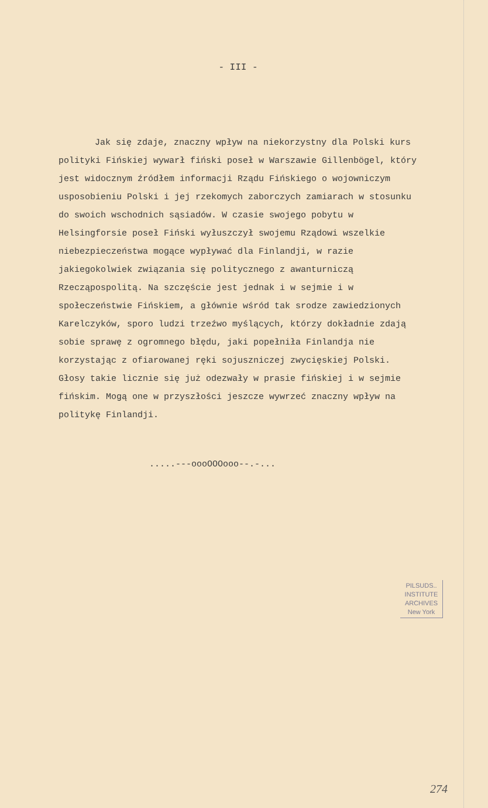- III -
Jak się zdaje, znaczny wpływ na niekorzystny dla Polski kurs polityki Fińskiej wywarł fiński poseł w Warszawie Gillenbögel, który jest widocznym źródłem informacji Rządu Fińskiego o wojowniczym usposobieniu Polski i jej rzekomych zaborczych zamiarach w stosunku do swoich wschodnich sąsiadów. W czasie swojego pobytu w Helsingforsie poseł Fiński wyłuszczył swojemu Rządowi wszelkie niebezpieczeństwa mogące wypływać dla Finlandji, w razie jakiegokolwiek związania się politycznego z awanturniczą Rzecząpospolitą. Na szczęście jest jednak i w sejmie i w społeczeństwie Fińskiem, a głównie wśród tak srodze zawiedzionych Karelczyków, sporo ludzi trzeźwo myślących, którzy dokładnie zdają sobie sprawę z ogromnego błędu, jaki popełniła Finlandja nie korzystając z ofiarowanej ręki sojuszniczej zwycięskiej Polski. Głosy takie licznie się już odezwały w prasie fińskiej i w sejmie fińskim. Mogą one w przyszłości jeszcze wywrzeć znaczny wpływ na politykę Finlandji.
.....---oooOOOooo--.-...
PILSUDS..
INSTITUTE
ARCHIVES
New York
274